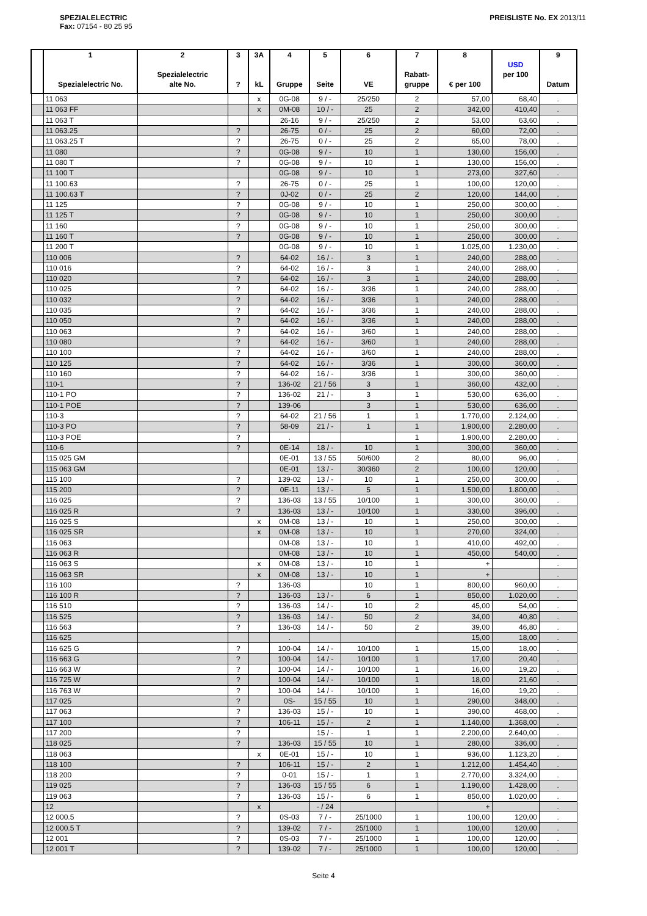SPEZIALELECTRIC
Fax: 07154 - 80 25 95
PREISLISTE No. EX 2013/11
| | 1 Spezialelectric No. | 2 Spezialelectric alte No. | 3 ? | 3A kL | 4 Gruppe | 5 Seite | 6 VE | 7 Rabatt- gruppe | 8 € per 100 | USD per 100 | 9 Datum |
| --- | --- | --- | --- | --- | --- | --- | --- | --- | --- | --- | --- |
| | 11 063 | | | x | 0G-08 | 9 / - | 25/250 | 2 | 57,00 | 68,40 | . |
| | 11 063 FF | | | x | 0M-08 | 10 / - | 25 | 2 | 342,00 | 410,40 | . |
| | 11 063 T | | | | 26-16 | 9 / - | 25/250 | 2 | 53,00 | 63,60 | . |
| | 11 063.25 | | ? | | 26-75 | 0 / - | 25 | 2 | 60,00 | 72,00 | . |
| | 11 063.25 T | | ? | | 26-75 | 0 / - | 25 | 2 | 65,00 | 78,00 | . |
| | 11 080 | | ? | | 0G-08 | 9 / - | 10 | 1 | 130,00 | 156,00 | . |
| | 11 080 T | | ? | | 0G-08 | 9 / - | 10 | 1 | 130,00 | 156,00 | . |
| | 11 100 T | | | | 0G-08 | 9 / - | 10 | 1 | 273,00 | 327,60 | . |
| | 11 100.63 | | ? | | 26-75 | 0 / - | 25 | 1 | 100,00 | 120,00 | . |
| | 11 100.63 T | | ? | | 0J-02 | 0 / - | 25 | 2 | 120,00 | 144,00 | . |
| | 11 125 | | ? | | 0G-08 | 9 / - | 10 | 1 | 250,00 | 300,00 | . |
| | 11 125 T | | ? | | 0G-08 | 9 / - | 10 | 1 | 250,00 | 300,00 | . |
| | 11 160 | | ? | | 0G-08 | 9 / - | 10 | 1 | 250,00 | 300,00 | . |
| | 11 160 T | | ? | | 0G-08 | 9 / - | 10 | 1 | 250,00 | 300,00 | . |
| | 11 200 T | | | | 0G-08 | 9 / - | 10 | 1 | 1.025,00 | 1.230,00 | . |
| | 110 006 | | ? | | 64-02 | 16 / - | 3 | 1 | 240,00 | 288,00 | . |
| | 110 016 | | ? | | 64-02 | 16 / - | 3 | 1 | 240,00 | 288,00 | . |
| | 110 020 | | ? | | 64-02 | 16 / - | 3 | 1 | 240,00 | 288,00 | . |
| | 110 025 | | ? | | 64-02 | 16 / - | 3/36 | 1 | 240,00 | 288,00 | . |
| | 110 032 | | ? | | 64-02 | 16 / - | 3/36 | 1 | 240,00 | 288,00 | . |
| | 110 035 | | ? | | 64-02 | 16 / - | 3/36 | 1 | 240,00 | 288,00 | . |
| | 110 050 | | ? | | 64-02 | 16 / - | 3/36 | 1 | 240,00 | 288,00 | . |
| | 110 063 | | ? | | 64-02 | 16 / - | 3/60 | 1 | 240,00 | 288,00 | . |
| | 110 080 | | ? | | 64-02 | 16 / - | 3/60 | 1 | 240,00 | 288,00 | . |
| | 110 100 | | ? | | 64-02 | 16 / - | 3/60 | 1 | 240,00 | 288,00 | . |
| | 110 125 | | ? | | 64-02 | 16 / - | 3/36 | 1 | 300,00 | 360,00 | . |
| | 110 160 | | ? | | 64-02 | 16 / - | 3/36 | 1 | 300,00 | 360,00 | . |
| | 110-1 | | ? | | 136-02 | 21 / 56 | 3 | 1 | 360,00 | 432,00 | . |
| | 110-1 PO | | ? | | 136-02 | 21 / - | 3 | 1 | 530,00 | 636,00 | . |
| | 110-1 POE | | ? | | 139-06 | | 3 | 1 | 530,00 | 636,00 | . |
| | 110-3 | | ? | | 64-02 | 21 / 56 | 1 | 1 | 1.770,00 | 2.124,00 | . |
| | 110-3 PO | | ? | | 58-09 | 21 / - | 1 | 1 | 1.900,00 | 2.280,00 | . |
| | 110-3 POE | | ? | | . | | | 1 | 1.900,00 | 2.280,00 | . |
| | 110-6 | | ? | | 0E-14 | 18 / - | 10 | 1 | 300,00 | 360,00 | . |
| | 115 025 GM | | | | 0E-01 | 13 / 55 | 50/600 | 2 | 80,00 | 96,00 | . |
| | 115 063 GM | | | | 0E-01 | 13 / - | 30/360 | 2 | 100,00 | 120,00 | . |
| | 115 100 | | ? | | 139-02 | 13 / - | 10 | 1 | 250,00 | 300,00 | . |
| | 115 200 | | ? | | 0E-11 | 13 / - | 5 | 1 | 1.500,00 | 1.800,00 | . |
| | 116 025 | | ? | | 136-03 | 13 / 55 | 10/100 | 1 | 300,00 | 360,00 | . |
| | 116 025 R | | ? | | 136-03 | 13 / - | 10/100 | 1 | 330,00 | 396,00 | . |
| | 116 025 S | | | x | 0M-08 | 13 / - | 10 | 1 | 250,00 | 300,00 | . |
| | 116 025 SR | | | x | 0M-08 | 13 / - | 10 | 1 | 270,00 | 324,00 | . |
| | 116 063 | | | | 0M-08 | 13 / - | 10 | 1 | 410,00 | 492,00 | . |
| | 116 063 R | | | | 0M-08 | 13 / - | 10 | 1 | 450,00 | 540,00 | . |
| | 116 063 S | | | x | 0M-08 | 13 / - | 10 | 1 | + | | . |
| | 116 063 SR | | | x | 0M-08 | 13 / - | 10 | 1 | + | | . |
| | 116 100 | | ? | | 136-03 | | 10 | 1 | 800,00 | 960,00 | . |
| | 116 100 R | | ? | | 136-03 | 13 / - | 6 | 1 | 850,00 | 1.020,00 | . |
| | 116 510 | | ? | | 136-03 | 14 / - | 10 | 2 | 45,00 | 54,00 | . |
| | 116 525 | | ? | | 136-03 | 14 / - | 50 | 2 | 34,00 | 40,80 | . |
| | 116 563 | | ? | | 136-03 | 14 / - | 50 | 2 | 39,00 | 46,80 | . |
| | 116 625 | | | | . | | | | 15,00 | 18,00 | . |
| | 116 625 G | | ? | | 100-04 | 14 / - | 10/100 | 1 | 15,00 | 18,00 | . |
| | 116 663 G | | ? | | 100-04 | 14 / - | 10/100 | 1 | 17,00 | 20,40 | . |
| | 116 663 W | | ? | | 100-04 | 14 / - | 10/100 | 1 | 16,00 | 19,20 | . |
| | 116 725 W | | ? | | 100-04 | 14 / - | 10/100 | 1 | 18,00 | 21,60 | . |
| | 116 763 W | | ? | | 100-04 | 14 / - | 10/100 | 1 | 16,00 | 19,20 | . |
| | 117 025 | | ? | | 0S- | 15 / 55 | 10 | 1 | 290,00 | 348,00 | . |
| | 117 063 | | ? | | 136-03 | 15 / - | 10 | 1 | 390,00 | 468,00 | . |
| | 117 100 | | ? | | 106-11 | 15 / - | 2 | 1 | 1.140,00 | 1.368,00 | . |
| | 117 200 | | ? | | | 15 / - | 1 | 1 | 2.200,00 | 2.640,00 | . |
| | 118 025 | | ? | | 136-03 | 15 / 55 | 10 | 1 | 280,00 | 336,00 | . |
| | 118 063 | | | x | 0E-01 | 15 / - | 10 | 1 | 936,00 | 1.123,20 | . |
| | 118 100 | | ? | | 106-11 | 15 / - | 2 | 1 | 1.212,00 | 1.454,40 | . |
| | 118 200 | | ? | | 0-01 | 15 / - | 1 | 1 | 2.770,00 | 3.324,00 | . |
| | 119 025 | | ? | | 136-03 | 15 / 55 | 6 | 1 | 1.190,00 | 1.428,00 | . |
| | 119 063 | | ? | | 136-03 | 15 / - | 6 | 1 | 850,00 | 1.020,00 | . |
| | 12 | | | x | | - / 24 | | | + | | . |
| | 12 000.5 | | ? | | 0S-03 | 7 / - | 25/1000 | 1 | 100,00 | 120,00 | . |
| | 12 000.5 T | | ? | | 139-02 | 7 / - | 25/1000 | 1 | 100,00 | 120,00 | . |
| | 12 001 | | ? | | 0S-03 | 7 / - | 25/1000 | 1 | 100,00 | 120,00 | . |
| | 12 001 T | | ? | | 139-02 | 7 / - | 25/1000 | 1 | 100,00 | 120,00 | . |
Seite 4